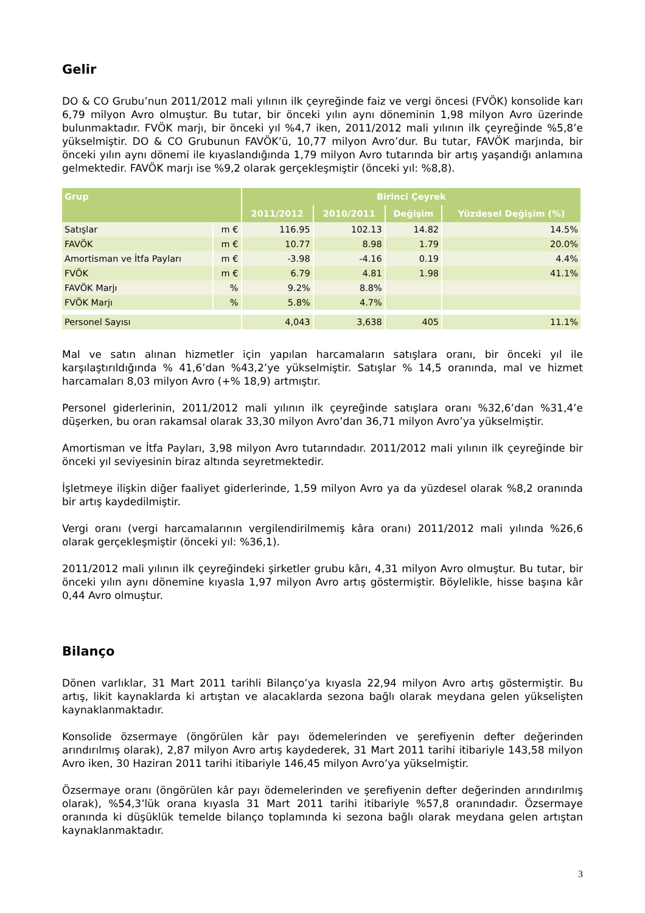Gelir
DO & CO Grubu’nun 2011/2012 mali yılının ilk çeyreğinde faiz ve vergi öncesi (FVÖK) konsolide karı 6,79 milyon Avro olmuştur. Bu tutar, bir önceki yılın aynı döneminin 1,98 milyon Avro üzerinde bulunmaktadır. FVÖK marjı, bir önceki yıl %4,7 iken, 2011/2012 mali yılının ilk çeyreğinde %5,8’e yükselmiştir. DO & CO Grubunun FAVÖK’ü, 10,77 milyon Avro’dur. Bu tutar, FAVÖK marjında, bir önceki yılın aynı dönemi ile kıyaslandığında 1,79 milyon Avro tutarında bir artış yaşandığı anlamına gelmektedir. FAVÖK marjı ise %9,2 olarak gerçekleşmiştir (önceki yıl: %8,8).
| Grup | | Birinci Çeyrek | | | |
| --- | --- | --- | --- | --- | --- |
| | | 2011/2012 | 2010/2011 | Değişim | Yüzdesel Değişim (%) |
| Satışlar | m € | 116.95 | 102.13 | 14.82 | 14.5% |
| FAVÖK | m € | 10.77 | 8.98 | 1.79 | 20.0% |
| Amortisman ve İtfa Payları | m € | -3.98 | -4.16 | 0.19 | 4.4% |
| FVÖK | m € | 6.79 | 4.81 | 1.98 | 41.1% |
| FAVÖK Marjı | % | 9.2% | 8.8% | | |
| FVÖK Marjı | % | 5.8% | 4.7% | | |
| Personel Sayısı | | 4,043 | 3,638 | 405 | 11.1% |
Mal ve satın alınan hizmetler için yapılan harcamaların satışlara oranı, bir önceki yıl ile karşılaştırıldığında % 41,6’dan %43,2’ye yükselmiştir. Satışlar % 14,5 oranında, mal ve hizmet harcamaları 8,03 milyon Avro (+% 18,9) artmıştır.
Personel giderlerinin, 2011/2012 mali yılının ilk çeyreğinde satışlara oranı %32,6’dan %31,4’e düşerken, bu oran rakamsal olarak 33,30 milyon Avro’dan 36,71 milyon Avro’ya yükselmiştir.
Amortisman ve İtfa Payları, 3,98 milyon Avro tutarındadır. 2011/2012 mali yılının ilk çeyreğinde bir önceki yıl seviyesinin biraz altında seyretmektedir.
İşletmeye ilişkin diğer faaliyet giderlerinde, 1,59 milyon Avro ya da yüzdesel olarak %8,2 oranında bir artış kaydedilmiştir.
Vergi oranı (vergi harcamalarının vergilendirilmemiş kâra oranı) 2011/2012 mali yılında %26,6 olarak gerçekleşmiştir (önceki yıl: %36,1).
2011/2012 mali yılının ilk çeyreğindeki şirketler grubu kârı, 4,31 milyon Avro olmuştur. Bu tutar, bir önceki yılın aynı dönemine kıyasla 1,97 milyon Avro artış göstermiştir. Böylelikle, hisse başına kâr 0,44 Avro olmuştur.
Bilanço
Dönen varlıklar, 31 Mart 2011 tarihli Bilanço’ya kıyasla 22,94 milyon Avro artış göstermiştir. Bu artış, likit kaynaklarda ki artıştan ve alacaklarda sezona bağlı olarak meydana gelen yükselişten kaynaklanmaktadır.
Konsolide özsermaye (öngörülen kâr payı ödemelerinden ve şerefiyenin defter değerinden arındırılmış olarak), 2,87 milyon Avro artış kaydederek, 31 Mart 2011 tarihi itibariyle 143,58 milyon Avro iken, 30 Haziran 2011 tarihi itibariyle 146,45 milyon Avro’ya yükselmiştir.
Özsermaye oranı (öngörülen kâr payı ödemelerinden ve şerefiyenin defter değerinden arındırılmış olarak), %54,3’lük orana kıyasla 31 Mart 2011 tarihi itibariyle %57,8 oranındadır. Özsermaye oranında ki düşüklük temelde bilanço toplamında ki sezona bağlı olarak meydana gelen artıştan kaynaklanmaktadır.
3